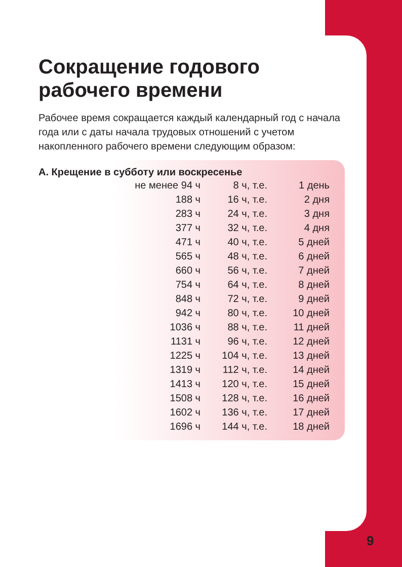Сокращение годового рабочего времени
Рабочее время сокращается каждый календарный год с начала года или с даты начала трудовых отношений с учетом накопленного рабочего времени следующим образом:
А. Крещение в субботу или воскресенье
| не менее 94 ч | 8 ч, т.е. | 1 день |
| 188 ч | 16 ч, т.е. | 2 дня |
| 283 ч | 24 ч, т.е. | 3 дня |
| 377 ч | 32 ч, т.е. | 4 дня |
| 471 ч | 40 ч, т.е. | 5 дней |
| 565 ч | 48 ч, т.е. | 6 дней |
| 660 ч | 56 ч, т.е. | 7 дней |
| 754 ч | 64 ч, т.е. | 8 дней |
| 848 ч | 72 ч, т.е. | 9 дней |
| 942 ч | 80 ч, т.е. | 10 дней |
| 1036 ч | 88 ч, т.е. | 11 дней |
| 1131 ч | 96 ч, т.е. | 12 дней |
| 1225 ч | 104 ч, т.е. | 13 дней |
| 1319 ч | 112 ч, т.е. | 14 дней |
| 1413 ч | 120 ч, т.е. | 15 дней |
| 1508 ч | 128 ч, т.е. | 16 дней |
| 1602 ч | 136 ч, т.е. | 17 дней |
| 1696 ч | 144 ч, т.е. | 18 дней |
9